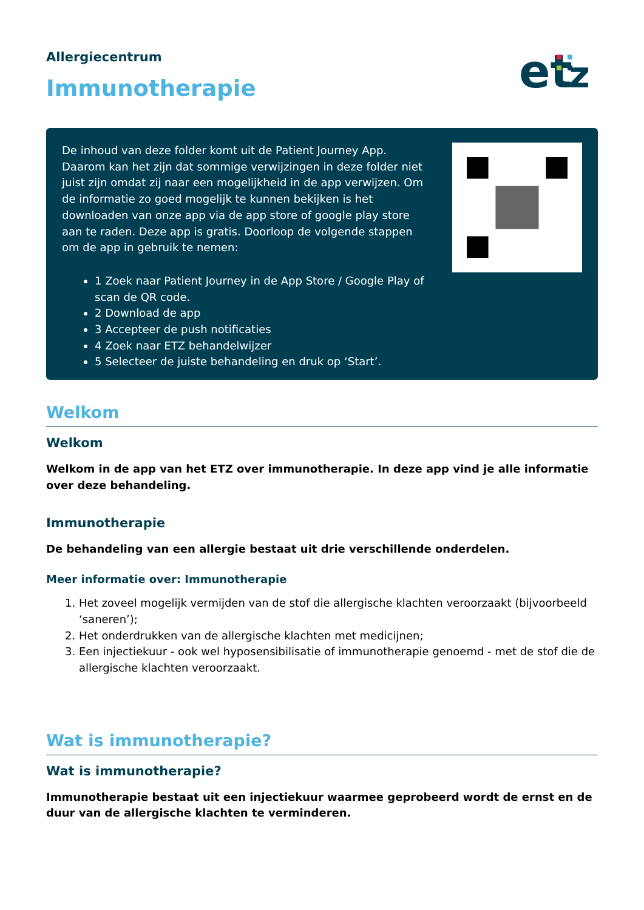Allergiecentrum
Immunotherapie
et
z
De inhoud van deze folder komt uit de Patient Journey App. Daarom kan het zijn dat sommige verwijzingen in deze folder niet juist zijn omdat zij naar een mogelijkheid in de app verwijzen. Om de informatie zo goed mogelijk te kunnen bekijken is het downloaden van onze app via de app store of google play store aan te raden. Deze app is gratis. Doorloop de volgende stappen om de app in gebruik te nemen:
1 Zoek naar Patient Journey in de App Store / Google Play of scan de QR code.
2 Download de app
3 Accepteer de push notificaties
4 Zoek naar ETZ behandelwijzer
5 Selecteer de juiste behandeling en druk op ‘Start’.
Welkom
Welkom
Welkom in de app van het ETZ over immunotherapie. In deze app vind je alle informatie over deze behandeling.
Immunotherapie
De behandeling van een allergie bestaat uit drie verschillende onderdelen.
Meer informatie over: Immunotherapie
1. Het zoveel mogelijk vermijden van de stof die allergische klachten veroorzaakt (bijvoorbeeld ‘saneren’);
2. Het onderdrukken van de allergische klachten met medicijnen;
3. Een injectiekuur - ook wel hyposensibilisatie of immunotherapie genoemd - met de stof die de allergische klachten veroorzaakt.
Wat is immunotherapie?
Wat is immunotherapie?
Immunotherapie bestaat uit een injectiekuur waarmee geprobeerd wordt de ernst en de duur van de allergische klachten te verminderen.